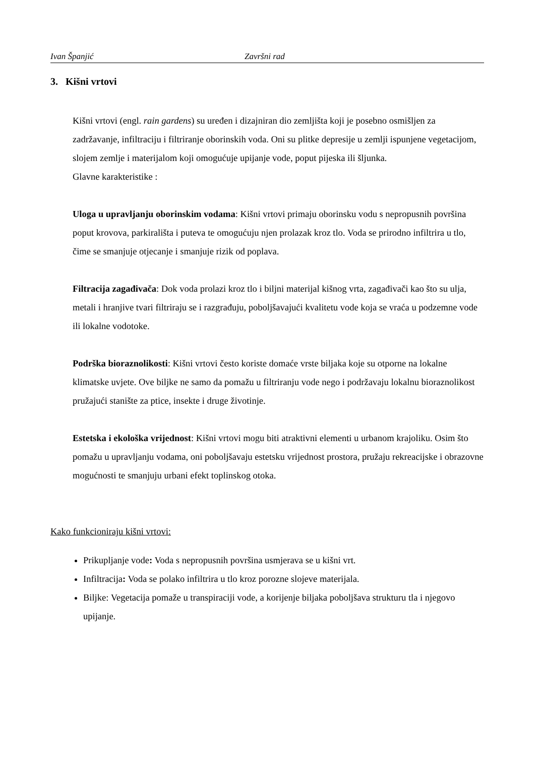Ivan Španjić Završni rad
3. Kišni vrtovi
Kišni vrtovi (engl. rain gardens) su uređen i dizajniran dio zemljišta koji je posebno osmišljen za zadržavanje, infiltraciju i filtriranje oborinskih voda. Oni su plitke depresije u zemlji ispunjene vegetacijom, slojem zemlje i materijalom koji omogućuje upijanje vode, poput pijeska ili šljunka.
Glavne karakteristike :
Uloga u upravljanju oborinskim vodama: Kišni vrtovi primaju oborinsku vodu s nepropusnih površina poput krovova, parkirališta i puteva te omogućuju njen prolazak kroz tlo. Voda se prirodno infiltrira u tlo, čime se smanjuje otjecanje i smanjuje rizik od poplava.
Filtracija zagađivača: Dok voda prolazi kroz tlo i biljni materijal kišnog vrta, zagađivači kao što su ulja, metali i hranjive tvari filtriraju se i razgrađuju, poboljšavajući kvalitetu vode koja se vraća u podzemne vode ili lokalne vodotoke.
Podrška bioraznolikosti: Kišni vrtovi često koriste domaće vrste biljaka koje su otporne na lokalne klimatske uvjete. Ove biljke ne samo da pomažu u filtriranju vode nego i podržavaju lokalnu bioraznolikost pružajući stanište za ptice, insekte i druge životinje.
Estetska i ekološka vrijednost: Kišni vrtovi mogu biti atraktivni elementi u urbanom krajoliku. Osim što pomažu u upravljanju vodama, oni poboljšavaju estetsku vrijednost prostora, pružaju rekreacijske i obrazovne mogućnosti te smanjuju urbani efekt toplinskog otoka.
Kako funkcioniraju kišni vrtovi:
Prikupljanje vode: Voda s nepropusnih površina usmjerava se u kišni vrt.
Infiltracija: Voda se polako infiltrira u tlo kroz porozne slojeve materijala.
Biljke: Vegetacija pomaže u transpiraciji vode, a korijenje biljaka poboljšava strukturu tla i njegovo upijanje.